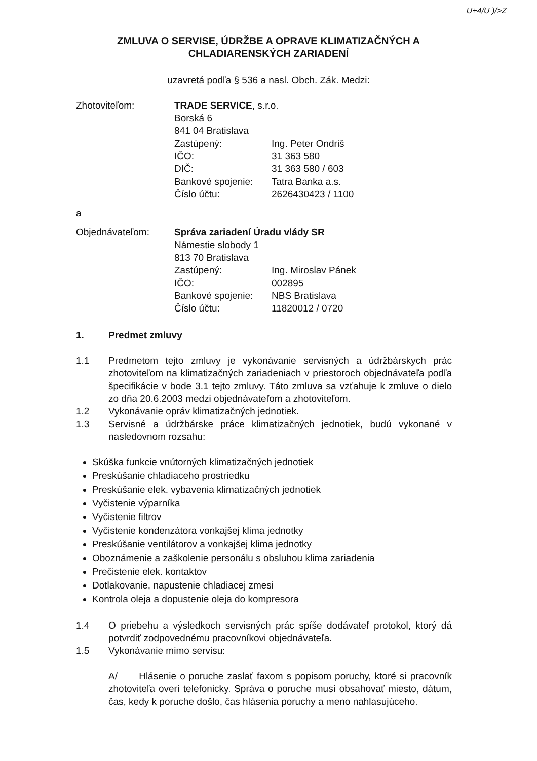U+4/U )/>Z
ZMLUVA O SERVISE, ÚDRŽBE A OPRAVE KLIMATIZAČNÝCH A
CHLADIARENSKÝCH ZARIADENÍ
uzavretá podľa § 536 a nasl. Obch. Zák. Medzi:
| Zhotoviteľom: | TRADE SERVICE , s.r.o. | |
| | Borská 6 | |
| | 841 04 Bratislava | |
| | Zastúpený: | Ing. Peter Ondriš |
| | IČO: | 31 363 580 |
| | DIČ: | 31 363 580 / 603 |
| | Bankové spojenie: | Tatra Banka a.s. |
| | Číslo účtu: | 2626430423 / 1100 |
| a | | |
| Objednávateľom: | Správa zariadení Úradu vlády SR | |
| | Námestie slobody 1 | |
| | 813 70 Bratislava | |
| | Zastúpený: | Ing. Miroslav Pánek |
| | IČO: | 002895 |
| | Bankové spojenie: | NBS Bratislava |
| | Číslo účtu: | 11820012 / 0720 |
1. Predmet zmluvy
1.1 Predmetom tejto zmluvy je vykonávanie servisných a údržbárskych prác zhotoviteľom na klimatizačných zariadeniach v priestoroch objednávateľa podľa špecifikácie v bode 3.1 tejto zmluvy. Táto zmluva sa vzťahuje k zmluve o dielo zo dňa 20.6.2003 medzi objednávateľom a zhotoviteľom.
1.2 Vykonávanie opráv klimatizačných jednotiek.
1.3 Servisné a údržbárske práce klimatizačných jednotiek, budú vykonané v nasledovnom rozsahu:
Skúška funkcie vnútorných klimatizačných jednotiek
Preskúšanie chladiaceho prostriedku
Preskúšanie elek. vybavenia klimatizačných jednotiek
Vyčistenie výparníka
Vyčistenie filtrov
Vyčistenie kondenzátora vonkajšej klima jednotky
Preskúšanie ventilátorov a vonkajšej klima jednotky
Oboznámenie a zaškolenie personálu s obsluhou klima zariadenia
Prečistenie elek. kontaktov
Dotlakovanie, napustenie chladiacej zmesi
Kontrola oleja a dopustenie oleja do kompresora
1.4 O priebehu a výsledkoch servisných prác spíše dodávateľ protokol, ktorý dá potvrdiť zodpovednému pracovníkovi objednávateľa.
1.5 Vykonávanie mimo servisu:
A/ Hlásenie o poruche zaslať faxom s popisom poruchy, ktoré si pracovník zhotoviteľa overí telefonicky. Správa o poruche musí obsahovať miesto, dátum, čas, kedy k poruche došlo, čas hlásenia poruchy a meno nahlasujúceho.